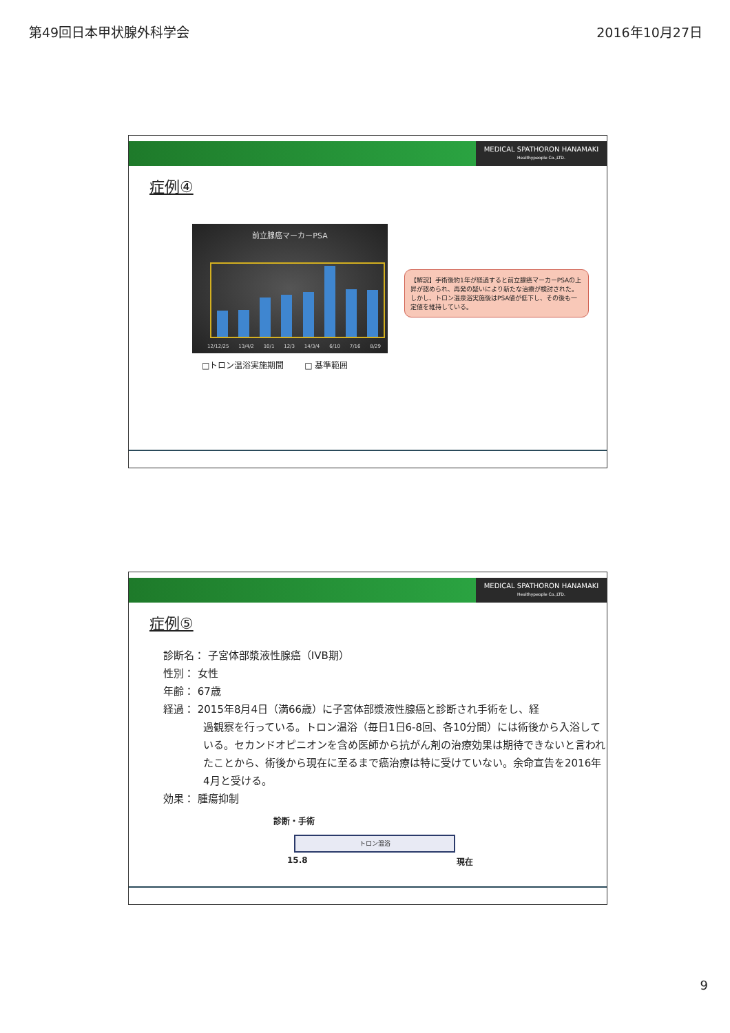第49回日本甲状腺外科学会 2016年10月27日
MEDICAL SPATHORON HANAMAKI
Healthypeople Co.,LTD.
症例④
前立腺癌マーカーPSA
12/12/25 13/4/2 10/1 12/3 14/3/4 6/10 7/16 8/29
□トロン温浴実施期間 □ 基準範囲
【解説】手術後約1年が経過すると前立腺癌マーカーPSAの上昇が認められ、再発の疑いにより新たな治療が検討された。しかし、トロン温泉浴実施後はPSA値が低下し、その後も一定値を維持している。
MEDICAL SPATHORON HANAMAKI
Healthypeople Co.,LTD.
症例⑤
診断名： 子宮体部漿液性腺癌（IVB期）
性別： 女性
年齢： 67歳
経過： 2015年8月4日（満66歳）に子宮体部漿液性腺癌と診断され手術をし、経
過観察を行っている。トロン温浴（毎日1日6-8回、各10分間）には術後から入浴している。セカンドオピニオンを含め医師から抗がん剤の治療効果は期待できないと言われたことから、術後から現在に至るまで癌治療は特に受けていない。余命宣告を2016年4月と受ける。
効果： 腫瘍抑制
診断・手術
トロン温浴
15.8 現在
9